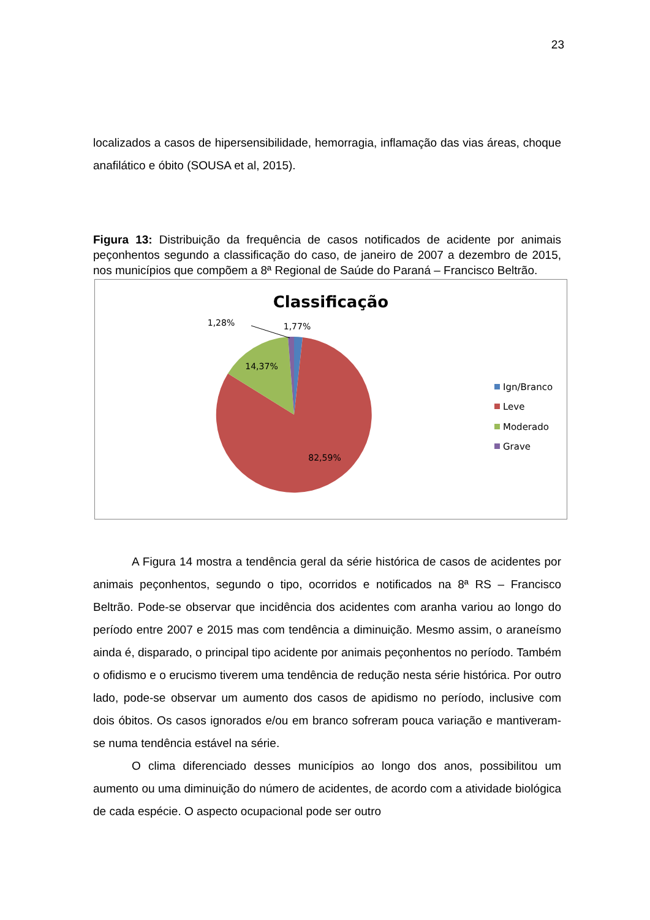23
localizados a casos de hipersensibilidade, hemorragia, inflamação das vias áreas, choque anafilático e óbito (SOUSA et al, 2015).
Figura 13: Distribuição da frequência de casos notificados de acidente por animais peçonhentos segundo a classificação do caso, de janeiro de 2007 a dezembro de 2015, nos municípios que compõem a 8ª Regional de Saúde do Paraná – Francisco Beltrão.
Classificação
1,28%
1,77%
14,37%
82,59%
Ign/Branco
Leve
Moderado
Grave
A Figura 14 mostra a tendência geral da série histórica de casos de acidentes por animais peçonhentos, segundo o tipo, ocorridos e notificados na 8ª RS – Francisco Beltrão. Pode-se observar que incidência dos acidentes com aranha variou ao longo do período entre 2007 e 2015 mas com tendência a diminuição. Mesmo assim, o araneísmo ainda é, disparado, o principal tipo acidente por animais peçonhentos no período. Também o ofidismo e o erucismo tiverem uma tendência de redução nesta série histórica. Por outro lado, pode-se observar um aumento dos casos de apidismo no período, inclusive com dois óbitos. Os casos ignorados e/ou em branco sofreram pouca variação e mantiveram-se numa tendência estável na série.
O clima diferenciado desses municípios ao longo dos anos, possibilitou um aumento ou uma diminuição do número de acidentes, de acordo com a atividade biológica de cada espécie. O aspecto ocupacional pode ser outro